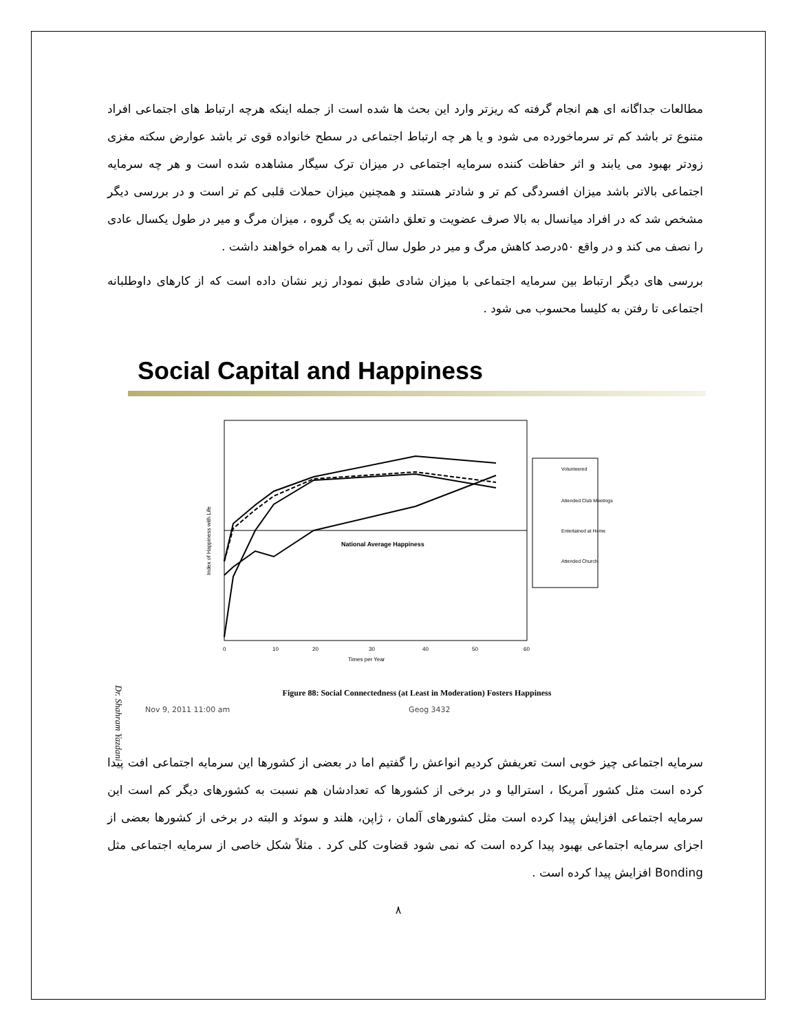مطالعات جداگانه ای هم انجام گرفته که ریزتر وارد این بحث ها شده است از جمله اینکه هرچه ارتباط های اجتماعی افراد متنوع تر باشد کم تر سرماخورده می شود و یا هر چه ارتباط اجتماعی در سطح خانواده قوی تر باشد عوارض سکته مغزی زودتر بهبود می یابند و اثر حفاظت کننده سرمایه اجتماعی در میزان ترک سیگار مشاهده شده است و هر چه سرمایه اجتماعی بالاتر باشد میزان افسردگی کم تر و شادتر هستند و همچنین میزان حملات قلبی کم تر است و در بررسی دیگر مشخص شد که در افراد میانسال به بالا صرف عضویت و تعلق داشتن به یک گروه ، میزان مرگ و میر در طول یکسال عادی را نصف می کند و در واقع ۵۰درصد کاهش مرگ و میر در طول سال آتی را به همراه خواهند داشت .
بررسی های دیگر ارتباط بین سرمایه اجتماعی با میزان شادی طبق نمودار زیر نشان داده است که از کارهای داوطلبانه اجتماعی تا رفتن به کلیسا محسوب می شود .
Social Capital and Happiness
National Average Happiness
Volunteered
Attended Club Meetings
Entertained at Home
Attended Church
Index of Happiness with Life
0
10
20
30
40
50
60
Times per Year
Figure 88: Social Connectedness (at Least in Moderation) Fosters Happiness
Nov 9, 2011 11:00 am Geog 3432
سرمایه اجتماعی چیز خوبی است تعریفش کردیم انواعش را گفتیم اما در بعضی از کشورها این سرمایه اجتماعی افت پیدا کرده است مثل کشور آمریکا ، استرالیا و در برخی از کشورها که تعدادشان هم نسبت به کشورهای دیگر کم است این سرمایه اجتماعی افزایش پیدا کرده است مثل کشورهای آلمان ، ژاپن، هلند و سوئد و البته در برخی از کشورها بعضی از اجزای سرمایه اجتماعی بهبود پیدا کرده است که نمی شود قضاوت کلی کرد . مثلاً شکل خاصی از سرمایه اجتماعی مثل Bonding افزایش پیدا کرده است .
۸
Dr. Shahram Yazdani